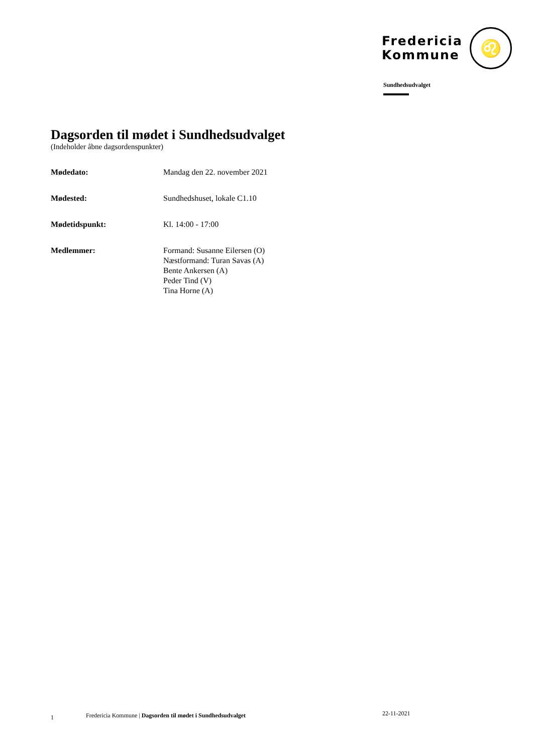Fredericia
Kommune
♌
Sundhedsudvalget
Dagsorden til mødet i Sundhedsudvalget
(Indeholder åbne dagsordenspunkter)
Mødedato: Mandag den 22. november 2021
Mødested: Sundhedshuset, lokale C1.10
Mødetidspunkt: Kl. 14:00 - 17:00
Medlemmer: Formand: Susanne Eilersen (O)
Næstformand: Turan Savas (A)
Bente Ankersen (A)
Peder Tind (V)
Tina Horne (A)
1 Fredericia Kommune | Dagsorden til mødet i Sundhedsudvalget 22-11-2021